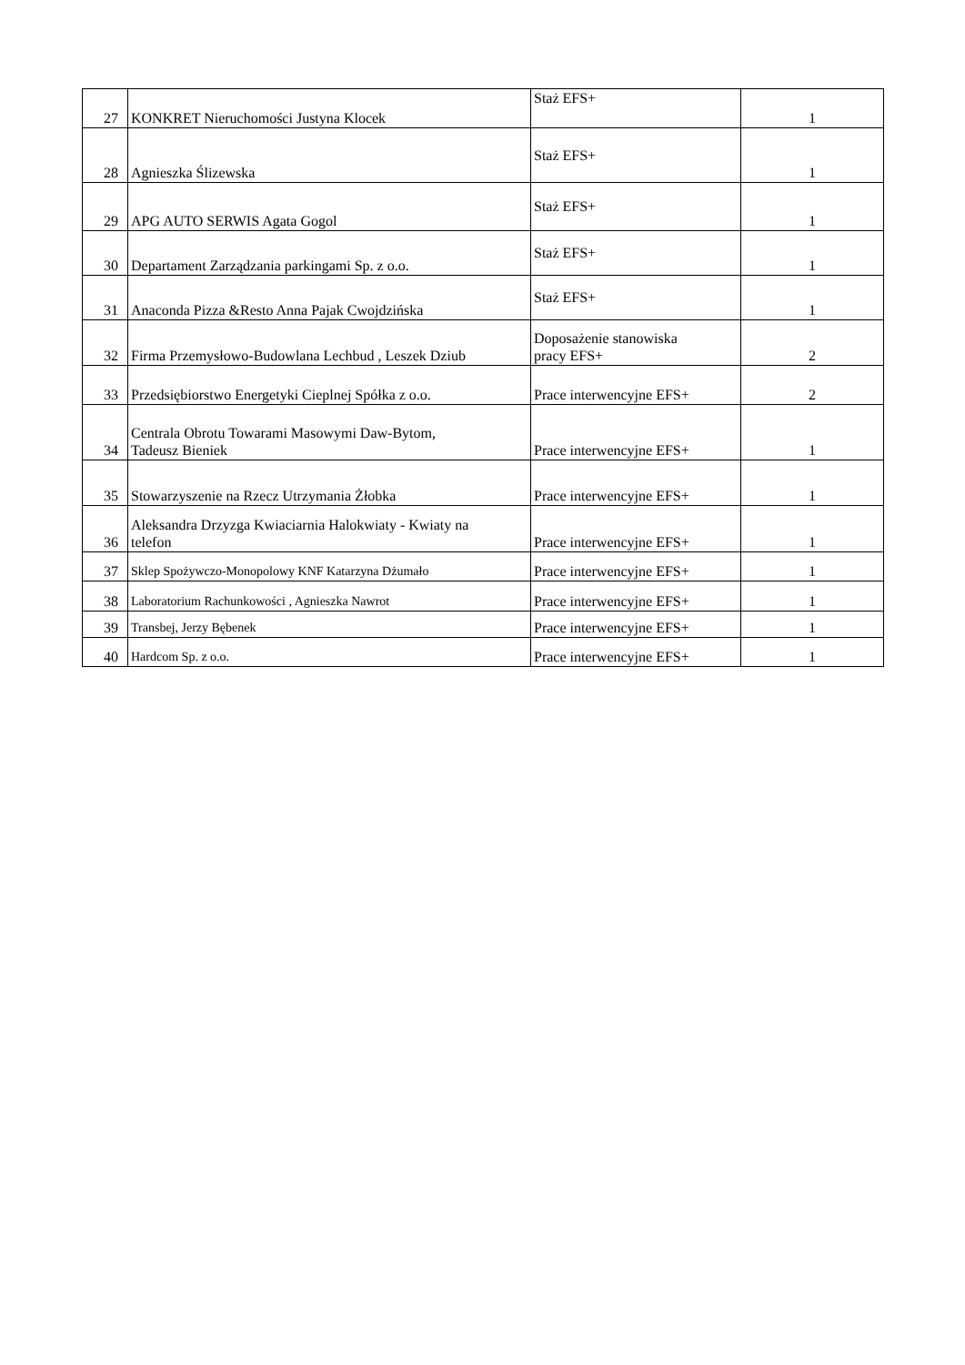| 27 | KONKRET Nieruchomości Justyna Klocek | Staż EFS+ | 1 |
| 28 | Agnieszka Ślizewska | Staż EFS+ | 1 |
| 29 | APG AUTO SERWIS Agata Gogol | Staż EFS+ | 1 |
| 30 | Departament Zarządzania parkingami Sp. z o.o. | Staż EFS+ | 1 |
| 31 | Anaconda Pizza &Resto Anna Pajak Cwojdzińska | Staż EFS+ | 1 |
| 32 | Firma Przemysłowo-Budowlana Lechbud , Leszek Dziub | Doposażenie stanowiska pracy EFS+ | 2 |
| 33 | Przedsiębiorstwo Energetyki Cieplnej Spółka z o.o. | Prace interwencyjne EFS+ | 2 |
| 34 | Centrala Obrotu Towarami Masowymi Daw-Bytom, Tadeusz Bieniek | Prace interwencyjne EFS+ | 1 |
| 35 | Stowarzyszenie na Rzecz Utrzymania Żłobka | Prace interwencyjne EFS+ | 1 |
| 36 | Aleksandra Drzyzga Kwiaciarnia Halokwiaty - Kwiaty na telefon | Prace interwencyjne EFS+ | 1 |
| 37 | Sklep Spożywczo-Monopolowy KNF Katarzyna Dżumało | Prace interwencyjne EFS+ | 1 |
| 38 | Laboratorium Rachunkowości , Agnieszka Nawrot | Prace interwencyjne EFS+ | 1 |
| 39 | Transbej, Jerzy Bębenek | Prace interwencyjne EFS+ | 1 |
| 40 | Hardcom Sp. z o.o. | Prace interwencyjne EFS+ | 1 |